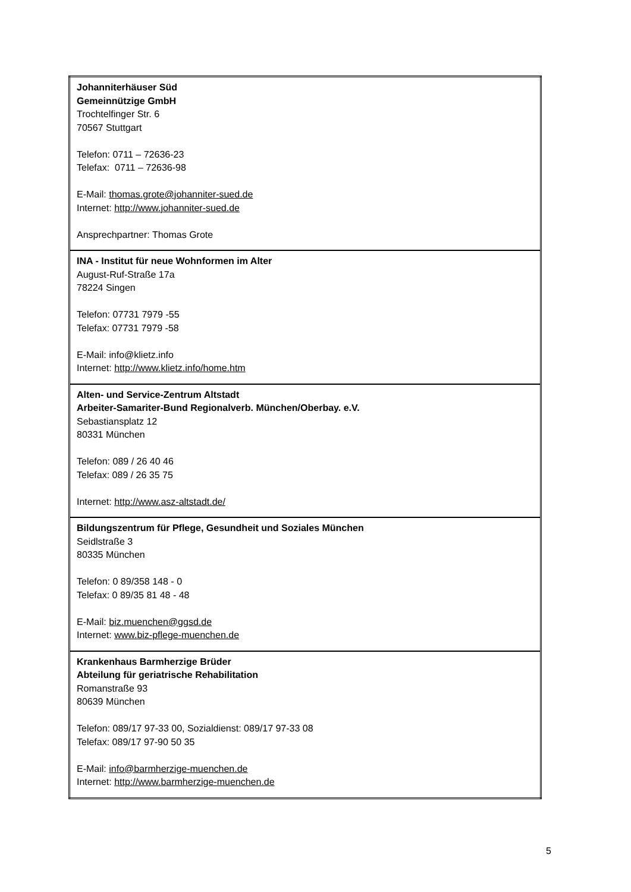| Johanniterhäuser Süd Gemeinnützige GmbH Trochtelfinger Str. 6 70567 Stuttgart Telefon: 0711 – 72636-23 Telefax: 0711 – 72636-98 E-Mail: thomas.grote@johanniter-sued.de Internet: http://www.johanniter-sued.de Ansprechpartner: Thomas Grote |
| INA - Institut für neue Wohnformen im Alter August-Ruf-Straße 17a 78224 Singen Telefon: 07731 7979 -55 Telefax: 07731 7979 -58 E-Mail: info@klietz.info Internet: http://www.klietz.info/home.htm |
| Alten- und Service-Zentrum Altstadt Arbeiter-Samariter-Bund Regionalverb. München/Oberbay. e.V. Sebastiansplatz 12 80331 München Telefon: 089 / 26 40 46 Telefax: 089 / 26 35 75 Internet: http://www.asz-altstadt.de/ |
| Bildungszentrum für Pflege, Gesundheit und Soziales München Seidlstraße 3 80335 München Telefon: 0 89/358 148 - 0 Telefax: 0 89/35 81 48 - 48 E-Mail: biz.muenchen@ggsd.de Internet: www.biz-pflege-muenchen.de |
| Krankenhaus Barmherzige Brüder Abteilung für geriatrische Rehabilitation Romanstraße 93 80639 München Telefon: 089/17 97-33 00, Sozialdienst: 089/17 97-33 08 Telefax: 089/17 97-90 50 35 E-Mail: info@barmherzige-muenchen.de Internet: http://www.barmherzige-muenchen.de |
5